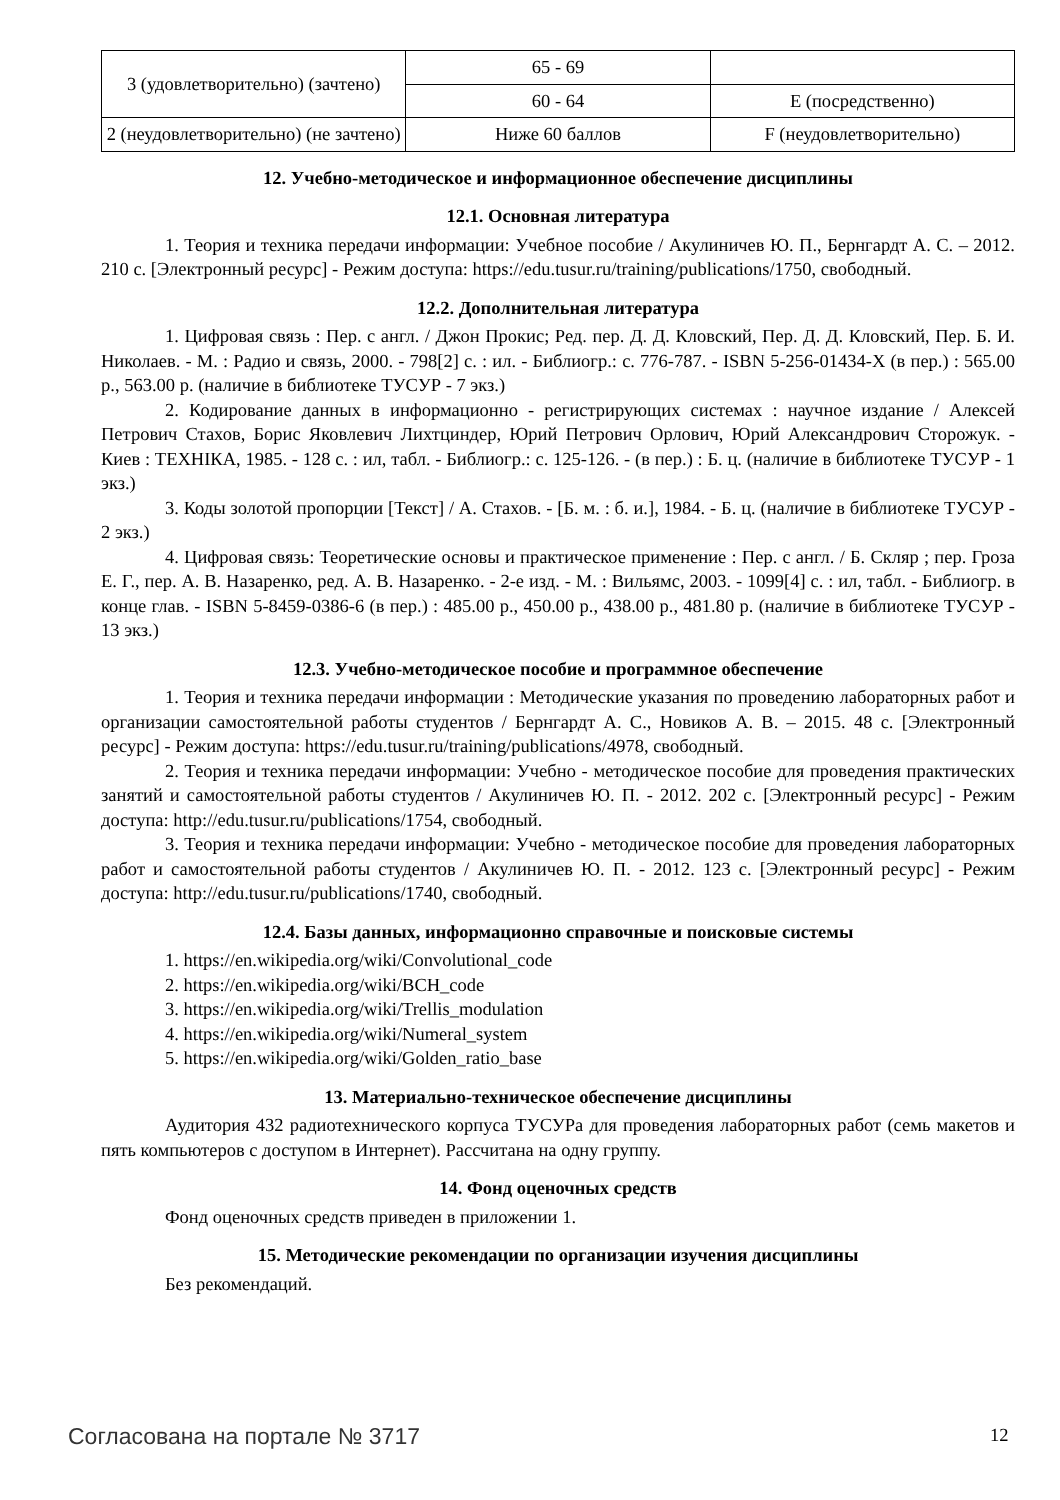| 3 (удовлетворительно) (зачтено) | 65 - 69 | |
| | 60 - 64 | E (посредственно) |
| 2 (неудовлетворительно) (не зачтено) | Ниже 60 баллов | F (неудовлетворительно) |
12. Учебно-методическое и информационное обеспечение дисциплины
12.1. Основная литература
1. Теория и техника передачи информации: Учебное пособие / Акулиничев Ю. П., Бернгардт А. С. – 2012. 210 с. [Электронный ресурс] - Режим доступа: https://edu.tusur.ru/training/publications/1750, свободный.
12.2. Дополнительная литература
1. Цифровая связь : Пер. с англ. / Джон Прокис; Ред. пер. Д. Д. Кловский, Пер. Д. Д. Кловский, Пер. Б. И. Николаев. - М. : Радио и связь, 2000. - 798[2] с. : ил. - Библиогр.: с. 776-787. - ISBN 5-256-01434-X (в пер.) : 565.00 р., 563.00 р. (наличие в библиотеке ТУСУР - 7 экз.)
2. Кодирование данных в информационно - регистрирующих системах : научное издание / Алексей Петрович Стахов, Борис Яковлевич Лихтциндер, Юрий Петрович Орлович, Юрий Александрович Сторожук. - Киев : ТЕХНIКА, 1985. - 128 с. : ил, табл. - Библиогр.: с. 125-126. - (в пер.) : Б. ц. (наличие в библиотеке ТУСУР - 1 экз.)
3. Коды золотой пропорции [Текст] / А. Стахов. - [Б. м. : б. и.], 1984. - Б. ц. (наличие в библиотеке ТУСУР - 2 экз.)
4. Цифровая связь: Теоретические основы и практическое применение : Пер. с англ. / Б. Скляр ; пер. Гроза Е. Г., пер. А. В. Назаренко, ред. А. В. Назаренко. - 2-е изд. - М. : Вильямс, 2003. - 1099[4] с. : ил, табл. - Библиогр. в конце глав. - ISBN 5-8459-0386-6 (в пер.) : 485.00 р., 450.00 р., 438.00 р., 481.80 р. (наличие в библиотеке ТУСУР - 13 экз.)
12.3. Учебно-методическое пособие и программное обеспечение
1. Теория и техника передачи информации : Методические указания по проведению лабораторных работ и организации самостоятельной работы студентов / Бернгардт А. С., Новиков А. В. – 2015. 48 с. [Электронный ресурс] - Режим доступа: https://edu.tusur.ru/training/publications/4978, свободный.
2. Теория и техника передачи информации: Учебно - методическое пособие для проведения практических занятий и самостоятельной работы студентов / Акулиничев Ю. П. - 2012. 202 с. [Электронный ресурс] - Режим доступа: http://edu.tusur.ru/publications/1754, свободный.
3. Теория и техника передачи информации: Учебно - методическое пособие для проведения лабораторных работ и самостоятельной работы студентов / Акулиничев Ю. П. - 2012. 123 с. [Электронный ресурс] - Режим доступа: http://edu.tusur.ru/publications/1740, свободный.
12.4. Базы данных, информационно справочные и поисковые системы
1. https://en.wikipedia.org/wiki/Convolutional_code
2. https://en.wikipedia.org/wiki/BCH_code
3. https://en.wikipedia.org/wiki/Trellis_modulation
4. https://en.wikipedia.org/wiki/Numeral_system
5. https://en.wikipedia.org/wiki/Golden_ratio_base
13. Материально-техническое обеспечение дисциплины
Аудитория 432 радиотехнического корпуса ТУСУРа для проведения лабораторных работ (семь макетов и пять компьютеров с доступом в Интернет). Рассчитана на одну группу.
14. Фонд оценочных средств
Фонд оценочных средств приведен в приложении 1.
15. Методические рекомендации по организации изучения дисциплины
Без рекомендаций.
Согласована на портале № 3717 12